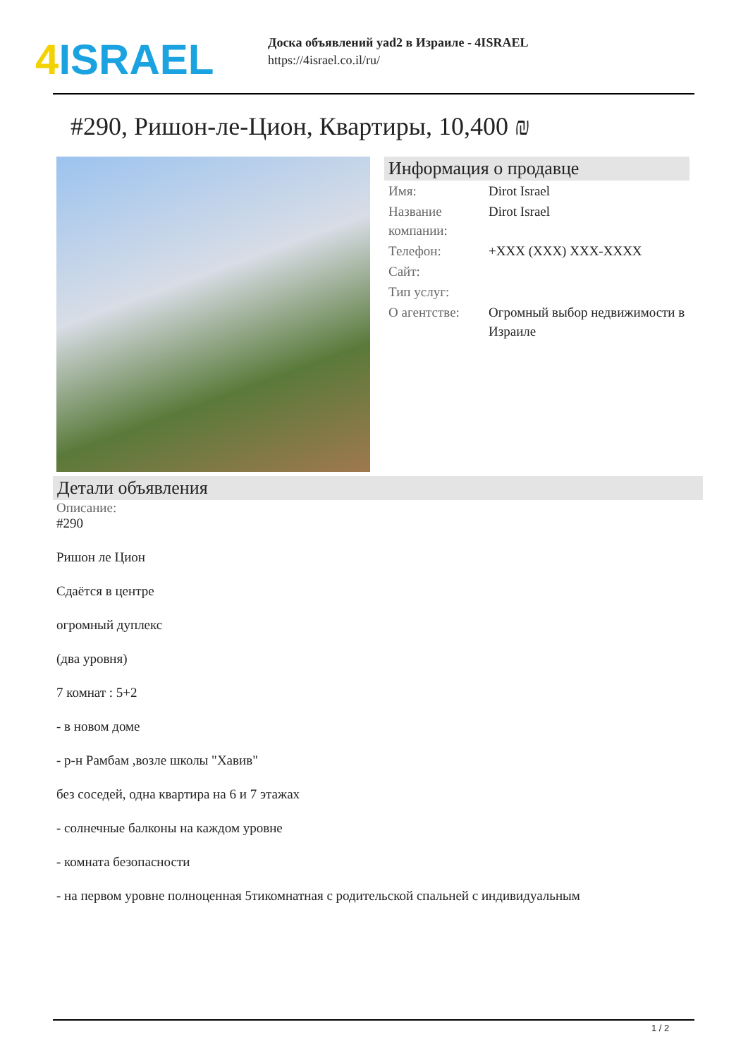4 ISRAEL
Доска объявлений yad2 в Израиле - 4ISRAEL
https://4israel.co.il/ru/
#290, Ришон-ле-Цион, Квартиры, 10,400 ₪
Информация о продавце
| Имя: | Dirot Israel |
| Название компании: | Dirot Israel |
| Телефон: | +XXX (XXX) XXX-XXXX |
| Сайт: | |
| Тип услуг: | |
| О агентстве: | Огромный выбор недвижимости в Израиле |
Детали объявления
Описание:
#290
Ришон ле Цион
Сдаётся в центре
огромный дуплекс
(два уровня)
7 комнат : 5+2
- в новом доме
- р-н Рамбам ,возле школы "Хавив"
без соседей, одна квартира на 6 и 7 этажах
- солнечные балконы на каждом уровне
- комната безопасности
- на первом уровне полноценная 5тикомнатная с родительской спальней с индивидуальным
1 / 2